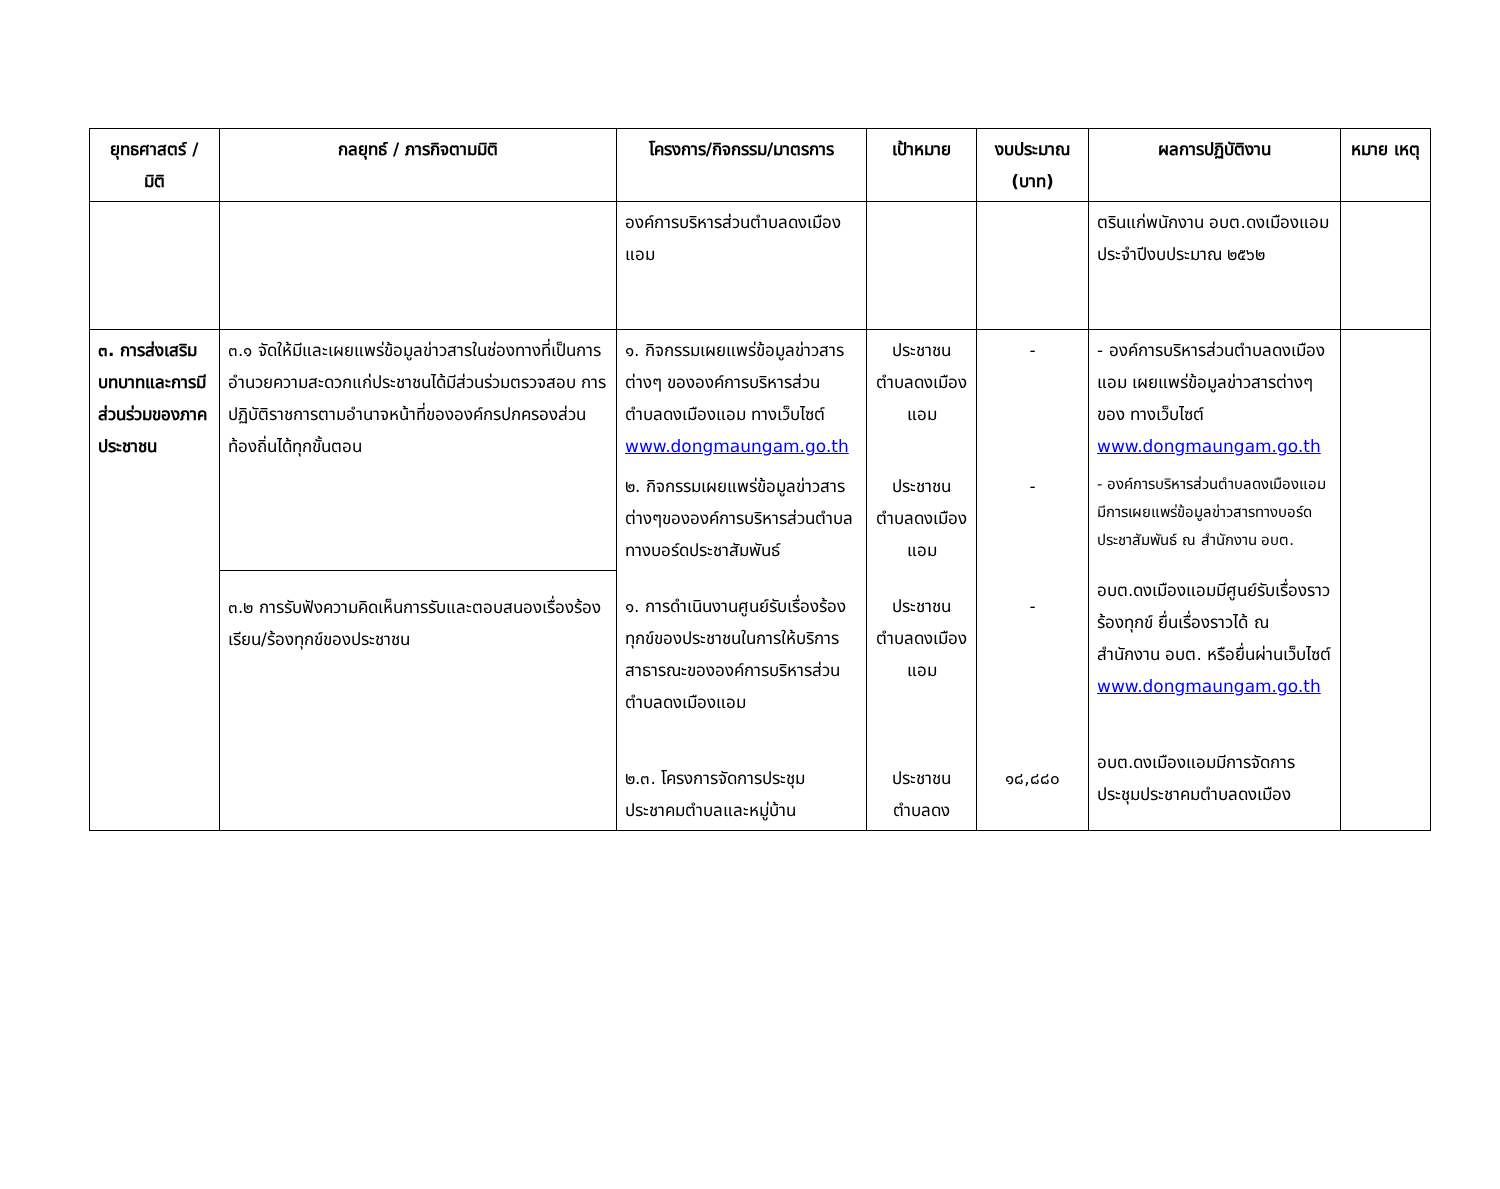| ยุทธศาสตร์ / มิติ | กลยุทธ์ / ภารกิจตามมิติ | โครงการ/กิจกรรม/มาตรการ | เป้าหมาย | งบประมาณ (บาท) | ผลการปฏิบัติงาน | หมาย เหตุ |
| --- | --- | --- | --- | --- | --- | --- |
| | | องค์การบริหารส่วนตำบลดงเมืองแอม | | | ตรินแก่พนักงาน อบต.ดงเมืองแอมประจำปีงบประมาณ ๒๕๖๒ | |
| ๓. การส่งเสริมบทบาทและการมีส่วนร่วมของภาคประชาชน | ๓.๑ จัดให้มีและเผยแพร่ข้อมูลข่าวสารในช่องทางที่เป็นการอำนวยความสะดวกแก่ประชาชนได้มีส่วนร่วมตรวจสอบ การปฏิบัติราชการตามอำนาจหน้าที่ขององค์กรปกครองส่วนท้องถิ่นได้ทุกขั้นตอน | ๑. กิจกรรมเผยแพร่ข้อมูลข่าวสารต่างๆ ขององค์การบริหารส่วนตำบลดงเมืองแอม ทางเว็บไซต์ www.dongmaungam.go.th | ประชาชนตำบลดงเมืองแอม | - | - องค์การบริหารส่วนตำบลดงเมืองแอม เผยแพร่ข้อมูลข่าวสารต่างๆ ของ ทางเว็บไซต์ www.dongmaungam.go.th | |
| | | ๒. กิจกรรมเผยแพร่ข้อมูลข่าวสารต่างๆขององค์การบริหารส่วนตำบลทางบอร์ดประชาสัมพันธ์ | ประชาชนตำบลดงเมืองแอม | - | - องค์การบริหารส่วนตำบลดงเมืองแอมมีการเผยแพร่ข้อมูลข่าวสารทางบอร์ดประชาสัมพันธ์ ณ สำนักงาน อบต. | |
| | ๓.๒ การรับฟังความคิดเห็นการรับและตอบสนองเรื่องร้องเรียน/ร้องทุกข์ของประชาชน | ๑. การดำเนินงานศูนย์รับเรื่องร้องทุกข์ของประชาชนในการให้บริการสาธารณะขององค์การบริหารส่วนตำบลดงเมืองแอม | ประชาชนตำบลดงเมืองแอม | - | อบต.ดงเมืองแอมมีศูนย์รับเรื่องราวร้องทุกข์ ยื่นเรื่องราวได้ ณ สำนักงาน อบต. หรือยื่นผ่านเว็บไซต์ www.dongmaungam.go.th | |
| | | ๒.๓. โครงการจัดการประชุมประชาคมตำบลและหมู่บ้าน | ประชาชนตำบลดง | ๑๘,๘๘๐ | อบต.ดงเมืองแอมมีการจัดการประชุมประชาคมตำบลดงเมือง | |